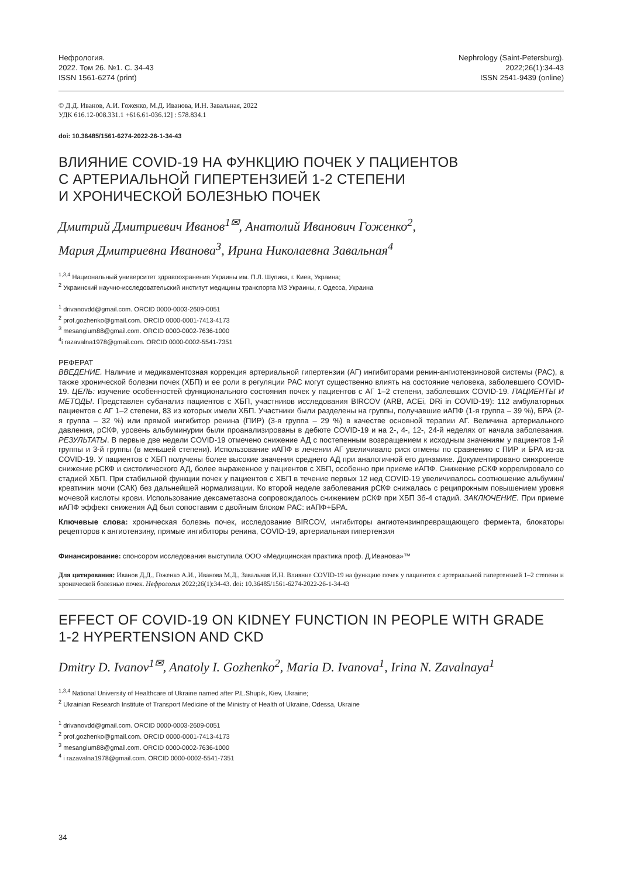Нефрология.
2022. Том 26. №1. С. 34-43
ISSN 1561-6274 (print)
Nephrology (Saint-Petersburg).
2022;26(1):34-43
ISSN 2541-9439 (online)
© Д.Д. Иванов, А.И. Гоженко, М.Д. Иванова, И.Н. Завальная, 2022
УДК 616.12-008.331.1 +616.61-036.12] : 578.834.1
doi: 10.36485/1561-6274-2022-26-1-34-43
ВЛИЯНИЕ COVID-19 НА ФУНКЦИЮ ПОЧЕК У ПАЦИЕНТОВ
С АРТЕРИАЛЬНОЙ ГИПЕРТЕНЗИЕЙ 1-2 СТЕПЕНИ
И ХРОНИЧЕСКОЙ БОЛЕЗНЬЮ ПОЧЕК
Дмитрий Дмитриевич Иванов<sup>1✉</sup>, Анатолий Иванович Гоженко<sup>2</sup>,
Мария Дмитриевна Иванова<sup>3</sup>, Ирина Николаевна Завальная<sup>4</sup>
<sup>1,3,4</sup> Национальный университет здравоохранения Украины им. П.Л. Шупика, г. Киев, Украина;
<sup>2</sup> Украинский научно-исследовательский институт медицины транспорта МЗ Украины, г. Одесса, Украина
<sup>1</sup> drivanovdd@gmail.com. ORCID 0000-0003-2609-0051
<sup>2</sup> prof.gozhenko@gmail.com. ORCID 0000-0001-7413-4173
<sup>3</sup> mesangium88@gmail.com. ORCID 0000-0002-7636-1000
<sup>4</sup> i razavalna1978@gmail.com. ORCID 0000-0002-5541-7351
РЕФЕРАТ
ВВЕДЕНИЕ. Наличие и медикаментозная коррекция артериальной гипертензии (АГ) ингибиторами ренин-ангиотензиновой системы (РАС), а также хронической болезни почек (ХБП) и ее роли в регуляции РАС могут существенно влиять на состояние человека, заболевшего COVID-19. ЦЕЛЬ: изучение особенностей функционального состояния почек у пациентов с АГ 1–2 степени, заболевших COVID-19. ПАЦИЕНТЫ И МЕТОДЫ. Представлен субанализ пациентов с ХБП, участников исследования BIRCOV (ARB, ACEi, DRi in COVID-19): 112 амбулаторных пациентов с АГ 1–2 степени, 83 из которых имели ХБП. Участники были разделены на группы, получавшие иАПФ (1-я группа – 39 %), БРА (2-я группа – 32 %) или прямой ингибитор ренина (ПИР) (3-я группа – 29 %) в качестве основной терапии АГ. Величина артериального давления, рСКФ, уровень альбуминурии были проанализированы в дебюте COVID-19 и на 2-, 4-, 12-, 24-й неделях от начала заболевания. РЕЗУЛЬТАТЫ. В первые две недели COVID-19 отмечено снижение АД с постепенным возвращением к исходным значениям у пациентов 1-й группы и 3-й группы (в меньшей степени). Использование иАПФ в лечении АГ увеличивало риск отмены по сравнению с ПИР и БРА из-за COVID-19. У пациентов с ХБП получены более высокие значения среднего АД при аналогичной его динамике. Документировано синхронное снижение рСКФ и систолического АД, более выраженное у пациентов с ХБП, особенно при приеме иАПФ. Снижение рСКФ коррелировало со стадией ХБП. При стабильной функции почек у пациентов с ХБП в течение первых 12 нед COVID-19 увеличивалось соотношение альбумин/креатинин мочи (САК) без дальнейшей нормализации. Ко второй неделе заболевания рСКФ снижалась с реципрокным повышением уровня мочевой кислоты крови. Использование дексаметазона сопровождалось снижением рСКФ при ХБП 3б-4 стадий. ЗАКЛЮЧЕНИЕ. При приеме иАПФ эффект снижения АД был сопоставим с двойным блоком РАС: иАПФ+БРА.
Ключевые слова: хроническая болезнь почек, исследование BIRCOV, ингибиторы ангиотензинпревращающего фермента, блокаторы рецепторов к ангиотензину, прямые ингибиторы ренина, COVID-19, артериальная гипертензия
Финансирование: спонсором исследования выступила ООО «Медицинская практика проф. Д.Иванова»™
Для цитирования: Иванов Д.Д., Гоженко А.И., Иванова М.Д., Завальная И.Н. Влияние COVID-19 на функцию почек у пациентов с артериальной гипертензией 1–2 степени и хронической болезнью почек. Нефрология 2022;26(1):34-43. doi: 10.36485/1561-6274-2022-26-1-34-43
EFFECT OF COVID-19 ON KIDNEY FUNCTION IN PEOPLE WITH GRADE
1-2 HYPERTENSION AND CKD
Dmitry D. Ivanov<sup>1✉</sup>, Anatoly I. Gozhenko<sup>2</sup>, Maria D. Ivanova<sup>1</sup>, Irina N. Zavalnaya<sup>1</sup>
<sup>1,3,4</sup> National University of Healthcare of Ukraine named after P.L.Shupik, Kiev, Ukraine;
<sup>2</sup> Ukrainian Research Institute of Transport Medicine of the Ministry of Health of Ukraine, Odessa, Ukraine
<sup>1</sup> drivanovdd@gmail.com. ORCID 0000-0003-2609-0051
<sup>2</sup> prof.gozhenko@gmail.com. ORCID 0000-0001-7413-4173
<sup>3</sup> mesangium88@gmail.com. ORCID 0000-0002-7636-1000
<sup>4</sup> i razavalna1978@gmail.com. ORCID 0000-0002-5541-7351
34